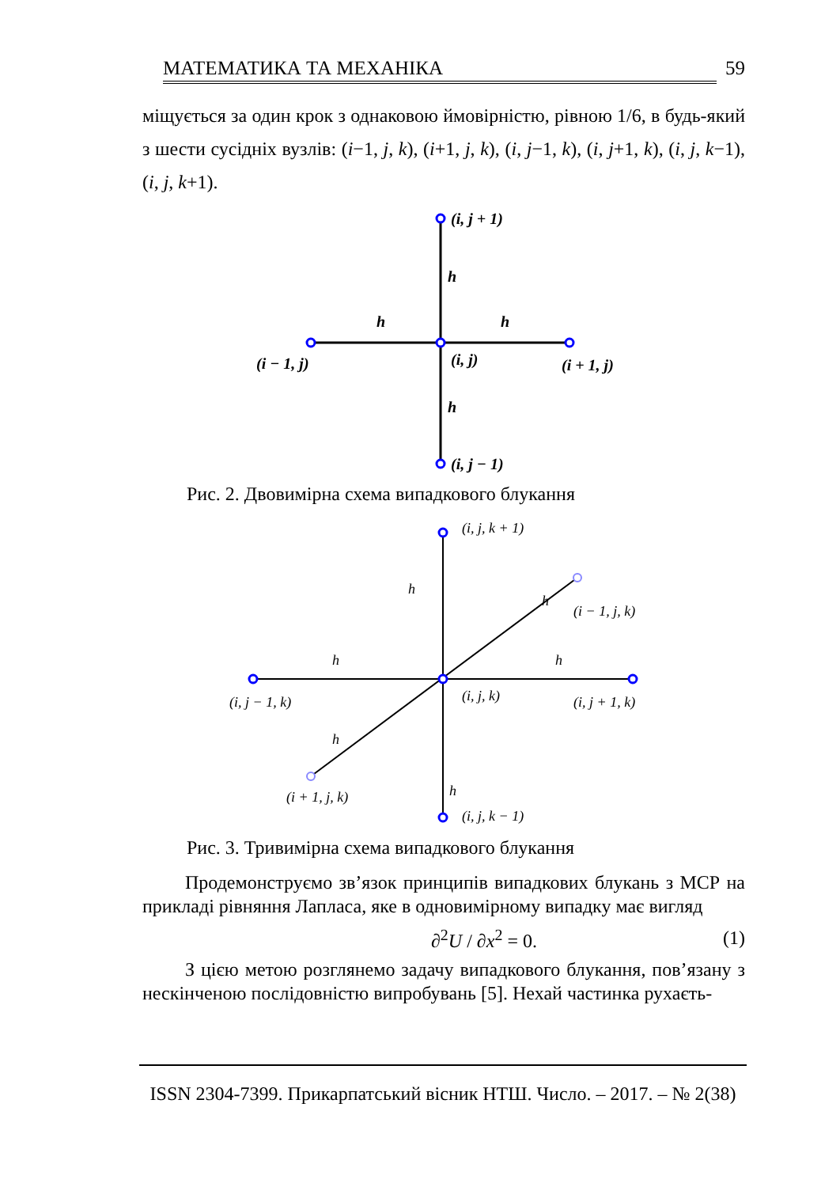МАТЕМАТИКА ТА МЕХАНІКА 59
міщується за один крок з однаковою ймовірністю, рівною 1/6, в будь-який з шести сусідніх вузлів: (i−1, j, k), (i+1, j, k), (i, j−1, k), (i, j+1, k), (i, j, k−1), (i, j, k+1).
(i, j + 1)
h
h
h
(i − 1, j)
(i, j)
(i + 1, j)
h
(i, j − 1)
Рис. 2. Двовимірна схема випадкового блукання
(i, j, k + 1)
h
h
(i − 1, j, k)
h
h
(i, j − 1, k)
(i, j, k)
(i, j + 1, k)
h
h
(i + 1, j, k)
(i, j, k − 1)
Рис. 3. Тривимірна схема випадкового блукання
Продемонструємо зв’язок принципів випадкових блукань з МСР на прикладі рівняння Лапласа, яке в одновимірному випадку має вигляд
∂<sup>2</sup>U / ∂x<sup>2</sup> = 0. (1)
З цією метою розглянемо задачу випадкового блукання, пов’язану з нескінченою послідовністю випробувань [5]. Нехай частинка рухаєть-
ISSN 2304-7399. Прикарпатський вісник НТШ. Число. – 2017. – № 2(38)